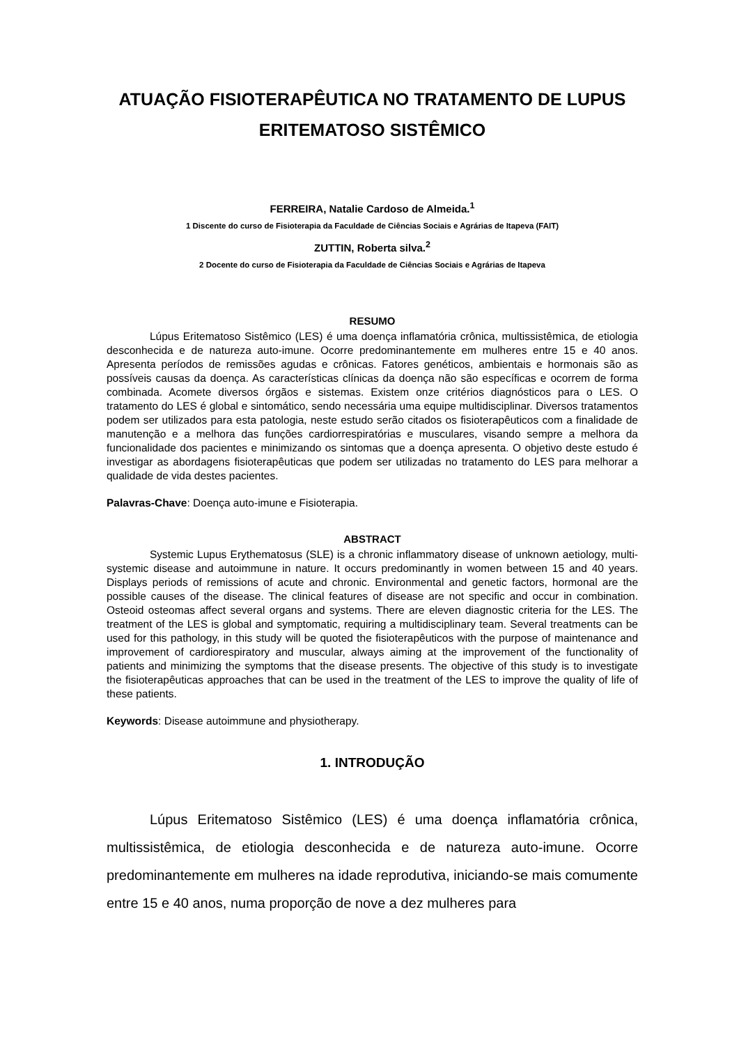ATUAÇÃO FISIOTERAPÊUTICA NO TRATAMENTO DE LUPUS ERITEMATOSO SISTÊMICO
FERREIRA, Natalie Cardoso de Almeida.<sup>1</sup>
1 Discente do curso de Fisioterapia da Faculdade de Ciências Sociais e Agrárias de Itapeva (FAIT)
ZUTTIN, Roberta silva.<sup>2</sup>
2 Docente do curso de Fisioterapia da Faculdade de Ciências Sociais e Agrárias de Itapeva
RESUMO
Lúpus Eritematoso Sistêmico (LES) é uma doença inflamatória crônica, multissistêmica, de etiologia desconhecida e de natureza auto-imune. Ocorre predominantemente em mulheres entre 15 e 40 anos. Apresenta períodos de remissões agudas e crônicas. Fatores genéticos, ambientais e hormonais são as possíveis causas da doença. As características clínicas da doença não são específicas e ocorrem de forma combinada. Acomete diversos órgãos e sistemas. Existem onze critérios diagnósticos para o LES. O tratamento do LES é global e sintomático, sendo necessária uma equipe multidisciplinar. Diversos tratamentos podem ser utilizados para esta patologia, neste estudo serão citados os fisioterapêuticos com a finalidade de manutenção e a melhora das funções cardiorrespiratórias e musculares, visando sempre a melhora da funcionalidade dos pacientes e minimizando os sintomas que a doença apresenta. O objetivo deste estudo é investigar as abordagens fisioterapêuticas que podem ser utilizadas no tratamento do LES para melhorar a qualidade de vida destes pacientes.
Palavras-Chave: Doença auto-imune e Fisioterapia.
ABSTRACT
Systemic Lupus Erythematosus (SLE) is a chronic inflammatory disease of unknown aetiology, multi-systemic disease and autoimmune in nature. It occurs predominantly in women between 15 and 40 years. Displays periods of remissions of acute and chronic. Environmental and genetic factors, hormonal are the possible causes of the disease. The clinical features of disease are not specific and occur in combination. Osteoid osteomas affect several organs and systems. There are eleven diagnostic criteria for the LES. The treatment of the LES is global and symptomatic, requiring a multidisciplinary team. Several treatments can be used for this pathology, in this study will be quoted the fisioterapêuticos with the purpose of maintenance and improvement of cardiorespiratory and muscular, always aiming at the improvement of the functionality of patients and minimizing the symptoms that the disease presents. The objective of this study is to investigate the fisioterapêuticas approaches that can be used in the treatment of the LES to improve the quality of life of these patients.
Keywords: Disease autoimmune and physiotherapy.
1. INTRODUÇÃO
Lúpus Eritematoso Sistêmico (LES) é uma doença inflamatória crônica, multissistêmica, de etiologia desconhecida e de natureza auto-imune. Ocorre predominantemente em mulheres na idade reprodutiva, iniciando-se mais comumente entre 15 e 40 anos, numa proporção de nove a dez mulheres para